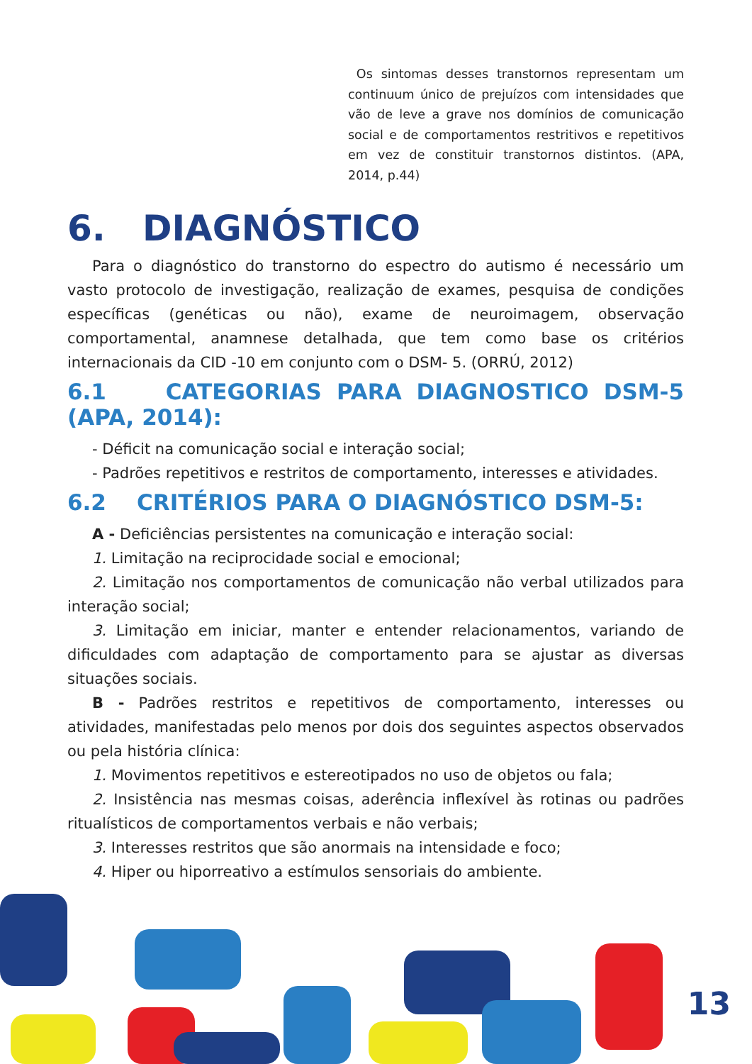Os sintomas desses transtornos representam um continuum único de prejuízos com intensidades que vão de leve a grave nos domínios de comunicação social e de comportamentos restritivos e repetitivos em vez de constituir transtornos distintos. (APA, 2014, p.44)
6. DIAGNÓSTICO
Para o diagnóstico do transtorno do espectro do autismo é necessário um vasto protocolo de investigação, realização de exames, pesquisa de condições específicas (genéticas ou não), exame de neuroimagem, observação comportamental, anamnese detalhada, que tem como base os critérios internacionais da CID -10 em conjunto com o DSM- 5. (ORRÚ, 2012)
6.1 CATEGORIAS PARA DIAGNOSTICO DSM-5 (APA, 2014):
- Déficit na comunicação social e interação social;
- Padrões repetitivos e restritos de comportamento, interesses e atividades.
6.2 CRITÉRIOS PARA O DIAGNÓSTICO DSM-5:
A - Deficiências persistentes na comunicação e interação social:
1. Limitação na reciprocidade social e emocional;
2. Limitação nos comportamentos de comunicação não verbal utilizados para interação social;
3. Limitação em iniciar, manter e entender relacionamentos, variando de dificuldades com adaptação de comportamento para se ajustar as diversas situações sociais.
B - Padrões restritos e repetitivos de comportamento, interesses ou atividades, manifestadas pelo menos por dois dos seguintes aspectos observados ou pela história clínica:
1. Movimentos repetitivos e estereotipados no uso de objetos ou fala;
2. Insistência nas mesmas coisas, aderência inflexível às rotinas ou padrões ritualísticos de comportamentos verbais e não verbais;
3. Interesses restritos que são anormais na intensidade e foco;
4. Hiper ou hiporreativo a estímulos sensoriais do ambiente.
13